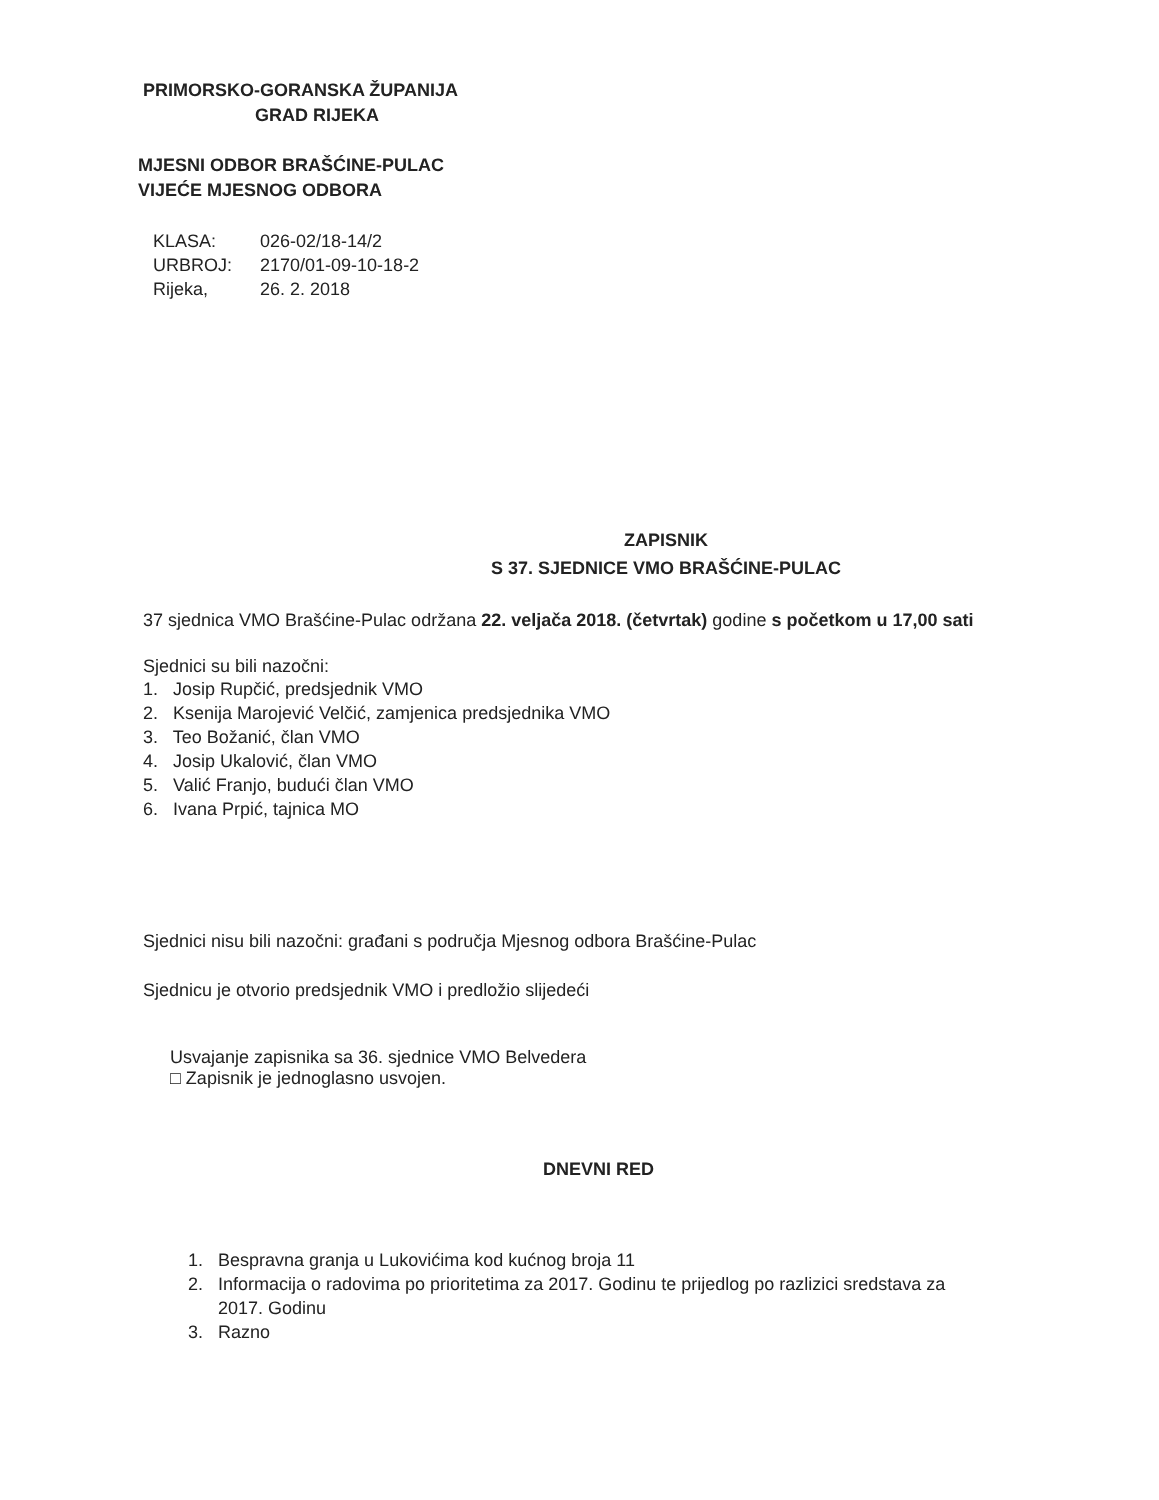PRIMORSKO-GORANSKA ŽUPANIJA
GRAD RIJEKA
MJESNI ODBOR BRAŠĆINE-PULAC
VIJEĆE MJESNOG ODBORA
| KLASA: | 026-02/18-14/2 |
| URBROJ: | 2170/01-09-10-18-2 |
| Rijeka, | 26. 2. 2018 |
ZAPISNIK
S 37. SJEDNICE VMO BRAŠĆINE-PULAC
37 sjednica VMO Brašćine-Pulac održana 22. veljača 2018. (četvrtak) godine s početkom u 17,00 sati
Sjednici su bili nazočni:
1. Josip Rupčić, predsjednik VMO
2. Ksenija Marojević Velčić, zamjenica predsjednika VMO
3. Teo Božanić, član VMO
4. Josip Ukalović, član VMO
5. Valić Franjo, budući član VMO
6. Ivana Prpić, tajnica MO
Sjednici nisu bili nazočni: građani s područja Mjesnog odbora Brašćine-Pulac
Sjednicu je otvorio predsjednik VMO i predložio slijedeći
Usvajanje zapisnika sa 36. sjednice VMO Belvedera
□ Zapisnik je jednoglasno usvojen.
DNEVNI RED
1. Bespravna granja u Lukovićima kod kućnog broja 11
2. Informacija o radovima po prioritetima za 2017. Godinu te prijedlog po razlizici sredstava za
2017. Godinu
3. Razno